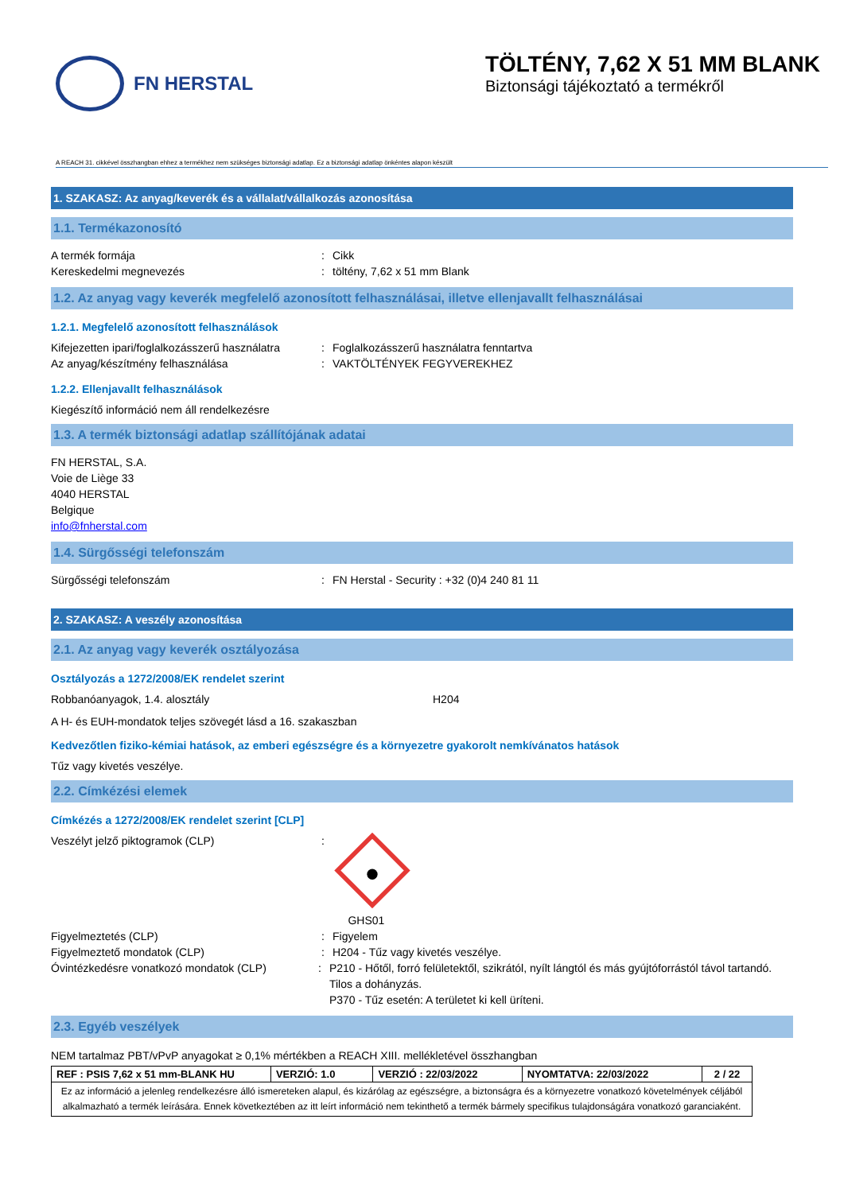FN HERSTAL
TÖLTÉNY, 7,62 X 51 MM BLANK
Biztonsági tájékoztató a termékről
A REACH 31. cikkével összhangban ehhez a termékhez nem szükséges biztonsági adatlap. Ez a biztonsági adatlap önkéntes alapon készült
1. SZAKASZ: Az anyag/keverék és a vállalat/vállalkozás azonosítása
1.1. Termékazonosító
A termék formája: Cikk
Kereskedelmi megnevezés: töltény, 7,62 x 51 mm Blank
1.2. Az anyag vagy keverék megfelelő azonosított felhasználásai, illetve ellenjavallt felhasználásai
1.2.1. Megfelelő azonosított felhasználások
Kifejezetten ipari/foglalkozásszerű használatra: Foglalkozásszerű használatra fenntartva
Az anyag/készítmény felhasználása: VAKTÖLTÉNYEK FEGYVEREKHEZ
1.2.2. Ellenjavallt felhasználások
Kiegészítő információ nem áll rendelkezésre
1.3. A termék biztonsági adatlap szállítójának adatai
FN HERSTAL, S.A.
Voie de Liège 33
4040 HERSTAL
Belgique
info@fnherstal.com
1.4. Sürgősségi telefonszám
Sürgősségi telefonszám: FN Herstal - Security : +32 (0)4 240 81 11
2. SZAKASZ: A veszély azonosítása
2.1. Az anyag vagy keverék osztályozása
Osztályozás a 1272/2008/EK rendelet szerint
Robbanóanyagok, 1.4. alosztály H204
A H- és EUH-mondatok teljes szövegét lásd a 16. szakaszban
Kedvezőtlen fiziko-kémiai hatások, az emberi egészségre és a környezetre gyakorolt nemkívánatos hatások
Tűz vagy kivetés veszélye.
2.2. Címkézési elemek
Címkézés a 1272/2008/EK rendelet szerint [CLP]
Veszélyt jelző piktogramok (CLP):
GHS01
Figyelmeztetés (CLP): Figyelem
Figyelmeztető mondatok (CLP): H204 - Tűz vagy kivetés veszélye.
Óvintézkedésre vonatkozó mondatok (CLP): P210 - Hőtől, forró felületektől, szikrától, nyílt lángtól és más gyújtóforrástól távol tartandó. Tilos a dohányzás.
P370 - Tűz esetén: A területet ki kell üríteni.
2.3. Egyéb veszélyek
NEM tartalmaz PBT/vPvP anyagokat ≥ 0,1% mértékben a REACH XIII. mellékletével összhangban
| REF : PSIS 7,62 x 51 mm-BLANK HU | VERZIÓ: 1.0 | VERZIÓ : 22/03/2022 | NYOMTATVA: 22/03/2022 | 2 / 22 |
| Ez az információ a jelenleg rendelkezésre álló ismereteken alapul, és kizárólag az egészségre, a biztonságra és a környezetre vonatkozó követelmények céljából alkalmazható a termék leírására. Ennek következtében az itt leírt információ nem tekinthető a termék bármely specifikus tulajdonságára vonatkozó garanciaként. | | | | |